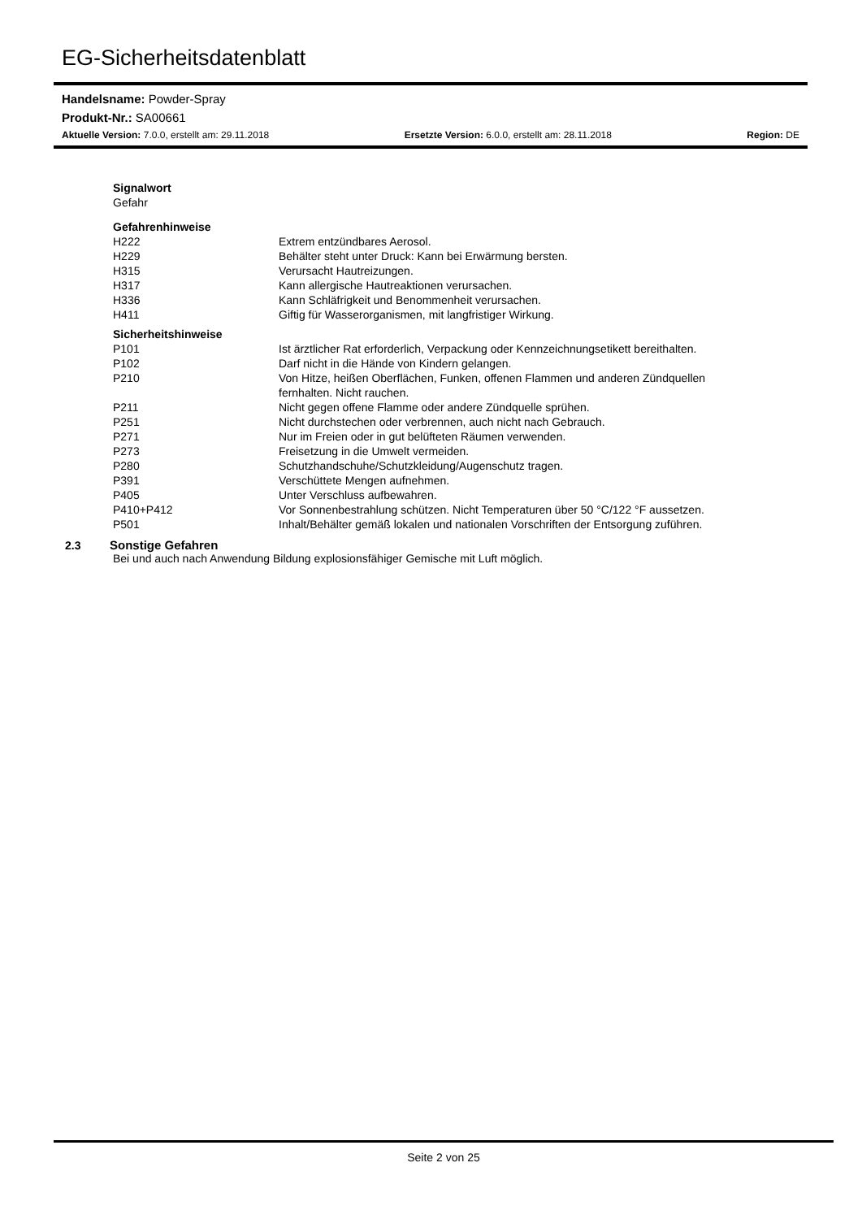EG-Sicherheitsdatenblatt
Handelsname: Powder-Spray
Produkt-Nr.: SA00661
Aktuelle Version: 7.0.0, erstellt am: 29.11.2018 Ersetzte Version: 6.0.0, erstellt am: 28.11.2018 Region: DE
| Signalwort | |
| Gefahr | |
| Gefahrenhinweise | |
| H222 | Extrem entzündbares Aerosol. |
| H229 | Behälter steht unter Druck: Kann bei Erwärmung bersten. |
| H315 | Verursacht Hautreizungen. |
| H317 | Kann allergische Hautreaktionen verursachen. |
| H336 | Kann Schläfrigkeit und Benommenheit verursachen. |
| H411 | Giftig für Wasserorganismen, mit langfristiger Wirkung. |
| Sicherheitshinweise | |
| P101 | Ist ärztlicher Rat erforderlich, Verpackung oder Kennzeichnungsetikett bereithalten. |
| P102 | Darf nicht in die Hände von Kindern gelangen. |
| P210 | Von Hitze, heißen Oberflächen, Funken, offenen Flammen und anderen Zündquellen fernhalten. Nicht rauchen. |
| P211 | Nicht gegen offene Flamme oder andere Zündquelle sprühen. |
| P251 | Nicht durchstechen oder verbrennen, auch nicht nach Gebrauch. |
| P271 | Nur im Freien oder in gut belüfteten Räumen verwenden. |
| P273 | Freisetzung in die Umwelt vermeiden. |
| P280 | Schutzhandschuhe/Schutzkleidung/Augenschutz tragen. |
| P391 | Verschüttete Mengen aufnehmen. |
| P405 | Unter Verschluss aufbewahren. |
| P410+P412 | Vor Sonnenbestrahlung schützen. Nicht Temperaturen über 50 °C/122 °F aussetzen. |
| P501 | Inhalt/Behälter gemäß lokalen und nationalen Vorschriften der Entsorgung zuführen. |
2.3 Sonstige Gefahren
Bei und auch nach Anwendung Bildung explosionsfähiger Gemische mit Luft möglich.
Seite 2 von 25